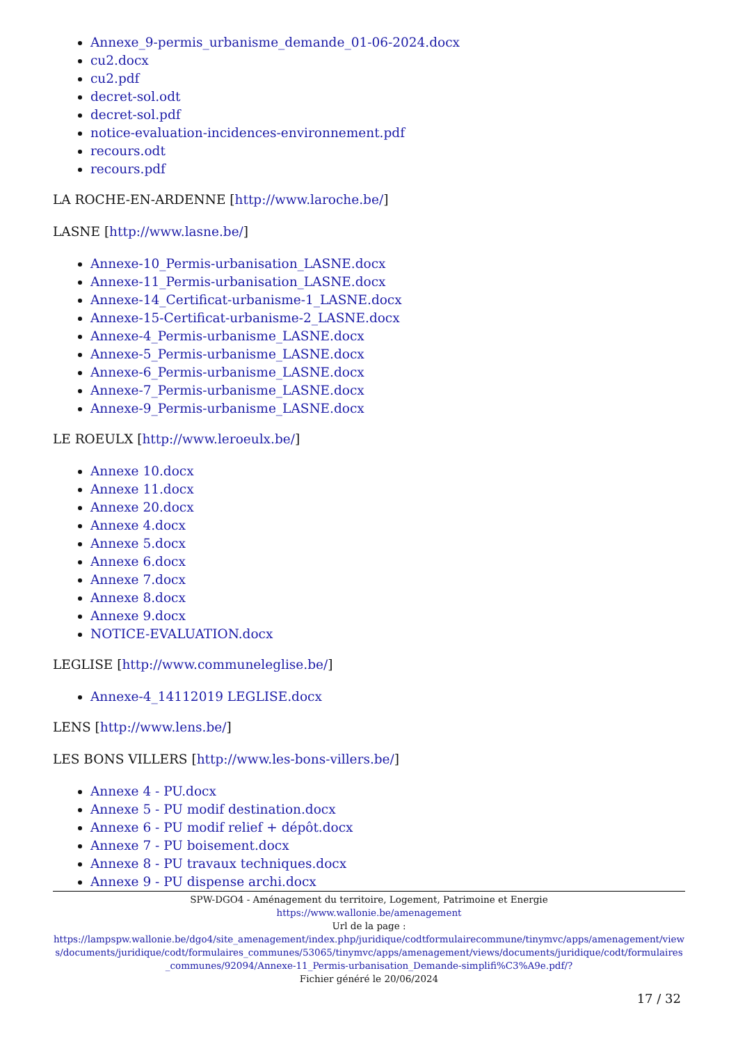Annexe_9-permis_urbanisme_demande_01-06-2024.docx
cu2.docx
cu2.pdf
decret-sol.odt
decret-sol.pdf
notice-evaluation-incidences-environnement.pdf
recours.odt
recours.pdf
LA ROCHE-EN-ARDENNE [http://www.laroche.be/]
LASNE [http://www.lasne.be/]
Annexe-10_Permis-urbanisation_LASNE.docx
Annexe-11_Permis-urbanisation_LASNE.docx
Annexe-14_Certificat-urbanisme-1_LASNE.docx
Annexe-15-Certificat-urbanisme-2_LASNE.docx
Annexe-4_Permis-urbanisme_LASNE.docx
Annexe-5_Permis-urbanisme_LASNE.docx
Annexe-6_Permis-urbanisme_LASNE.docx
Annexe-7_Permis-urbanisme_LASNE.docx
Annexe-9_Permis-urbanisme_LASNE.docx
LE ROEULX [http://www.leroeulx.be/]
Annexe 10.docx
Annexe 11.docx
Annexe 20.docx
Annexe 4.docx
Annexe 5.docx
Annexe 6.docx
Annexe 7.docx
Annexe 8.docx
Annexe 9.docx
NOTICE-EVALUATION.docx
LEGLISE [http://www.communeleglise.be/]
Annexe-4_14112019 LEGLISE.docx
LENS [http://www.lens.be/]
LES BONS VILLERS [http://www.les-bons-villers.be/]
Annexe 4 - PU.docx
Annexe 5 - PU modif destination.docx
Annexe 6 - PU modif relief + dépôt.docx
Annexe 7 - PU boisement.docx
Annexe 8 - PU travaux techniques.docx
Annexe 9 - PU dispense archi.docx
SPW-DGO4 - Aménagement du territoire, Logement, Patrimoine et Energie
https://www.wallonie.be/amenagement
Url de la page :
https://lampspw.wallonie.be/dgo4/site_amenagement/index.php/juridique/codtformulairecommune/tinymvc/apps/amenagement/views/documents/juridique/codt/formulaires_communes/53065/tinymvc/apps/amenagement/views/documents/juridique/codt/formulaires_communes/92094/Annexe-11_Permis-urbanisation_Demande-simplifi%C3%A9e.pdf/?
Fichier généré le 20/06/2024
17 / 32